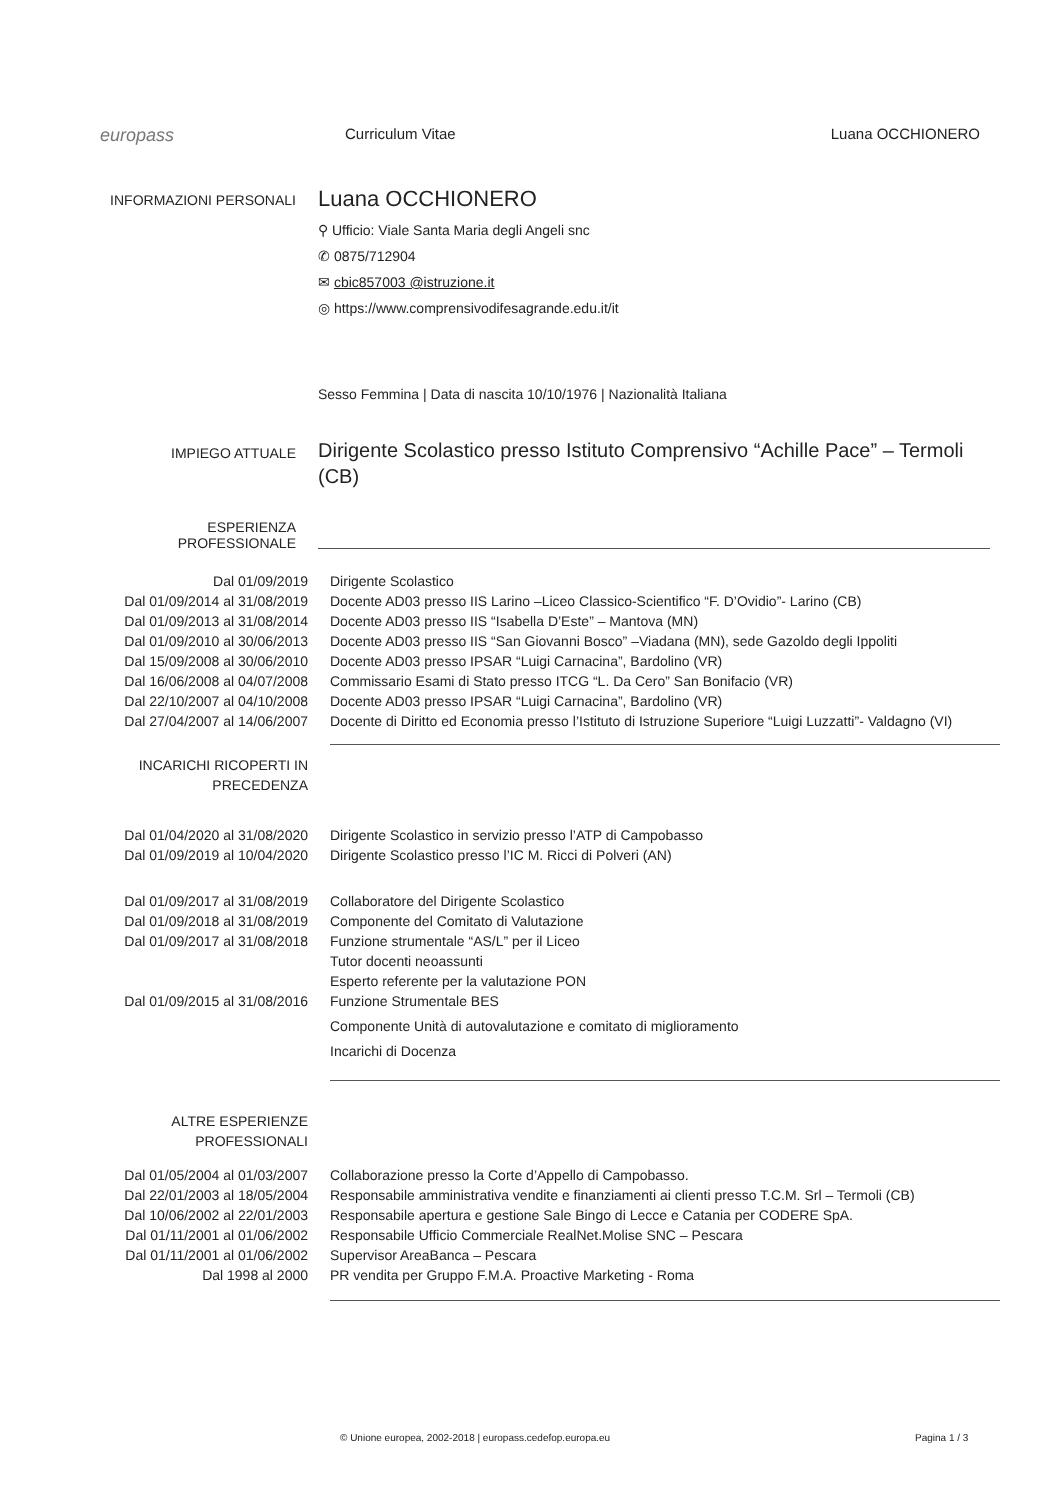europass
Curriculum Vitae Luana OCCHIONERO
INFORMAZIONI PERSONALI
Luana OCCHIONERO
⚲ Ufficio: Viale Santa Maria degli Angeli snc
✆ 0875/712904
✉ cbic857003 @istruzione.it
◎ https://www.comprensivodifesagrande.edu.it/it
Sesso Femmina | Data di nascita 10/10/1976 | Nazionalità Italiana
IMPIEGO ATTUALE
Dirigente Scolastico presso Istituto Comprensivo “Achille Pace” – Termoli (CB)
ESPERIENZA
PROFESSIONALE
Dal 01/09/2019 Dirigente Scolastico
Dal 01/09/2014 al 31/08/2019 Docente AD03 presso IIS Larino –Liceo Classico-Scientifico “F. D’Ovidio”- Larino (CB)
Dal 01/09/2013 al 31/08/2014 Docente AD03 presso IIS “Isabella D’Este” – Mantova (MN)
Dal 01/09/2010 al 30/06/2013 Docente AD03 presso IIS “San Giovanni Bosco” –Viadana (MN), sede Gazoldo degli Ippoliti
Dal 15/09/2008 al 30/06/2010 Docente AD03 presso IPSAR “Luigi Carnacina”, Bardolino (VR)
Dal 16/06/2008 al 04/07/2008 Commissario Esami di Stato presso ITCG “L. Da Cero” San Bonifacio (VR)
Dal 22/10/2007 al 04/10/2008 Docente AD03 presso IPSAR “Luigi Carnacina”, Bardolino (VR)
Dal 27/04/2007 al 14/06/2007 Docente di Diritto ed Economia presso l’Istituto di Istruzione Superiore “Luigi Luzzatti”- Valdagno (VI)
INCARICHI RICOPERTI IN
PRECEDENZA
Dal 01/04/2020 al 31/08/2020 Dirigente Scolastico in servizio presso l’ATP di Campobasso
Dal 01/09/2019 al 10/04/2020 Dirigente Scolastico presso l’IC M. Ricci di Polveri (AN)
Dal 01/09/2017 al 31/08/2019 Collaboratore del Dirigente Scolastico
Dal 01/09/2018 al 31/08/2019 Componente del Comitato di Valutazione
Dal 01/09/2017 al 31/08/2018 Funzione strumentale “AS/L” per il Liceo
Tutor docenti neoassunti
Esperto referente per la valutazione PON
Dal 01/09/2015 al 31/08/2016 Funzione Strumentale BES
Componente Unità di autovalutazione e comitato di miglioramento
Incarichi di Docenza
ALTRE ESPERIENZE
PROFESSIONALI
Dal 01/05/2004 al 01/03/2007 Collaborazione presso la Corte d’Appello di Campobasso.
Dal 22/01/2003 al 18/05/2004 Responsabile amministrativa vendite e finanziamenti ai clienti presso T.C.M. Srl – Termoli (CB)
Dal 10/06/2002 al 22/01/2003 Responsabile apertura e gestione Sale Bingo di Lecce e Catania per CODERE SpA.
Dal 01/11/2001 al 01/06/2002 Responsabile Ufficio Commerciale RealNet.Molise SNC – Pescara
Dal 01/11/2001 al 01/06/2002 Supervisor AreaBanca – Pescara
Dal 1998 al 2000 PR vendita per Gruppo F.M.A. Proactive Marketing - Roma
© Unione europea, 2002-2018 | europass.cedefop.europa.eu Pagina 1 / 3